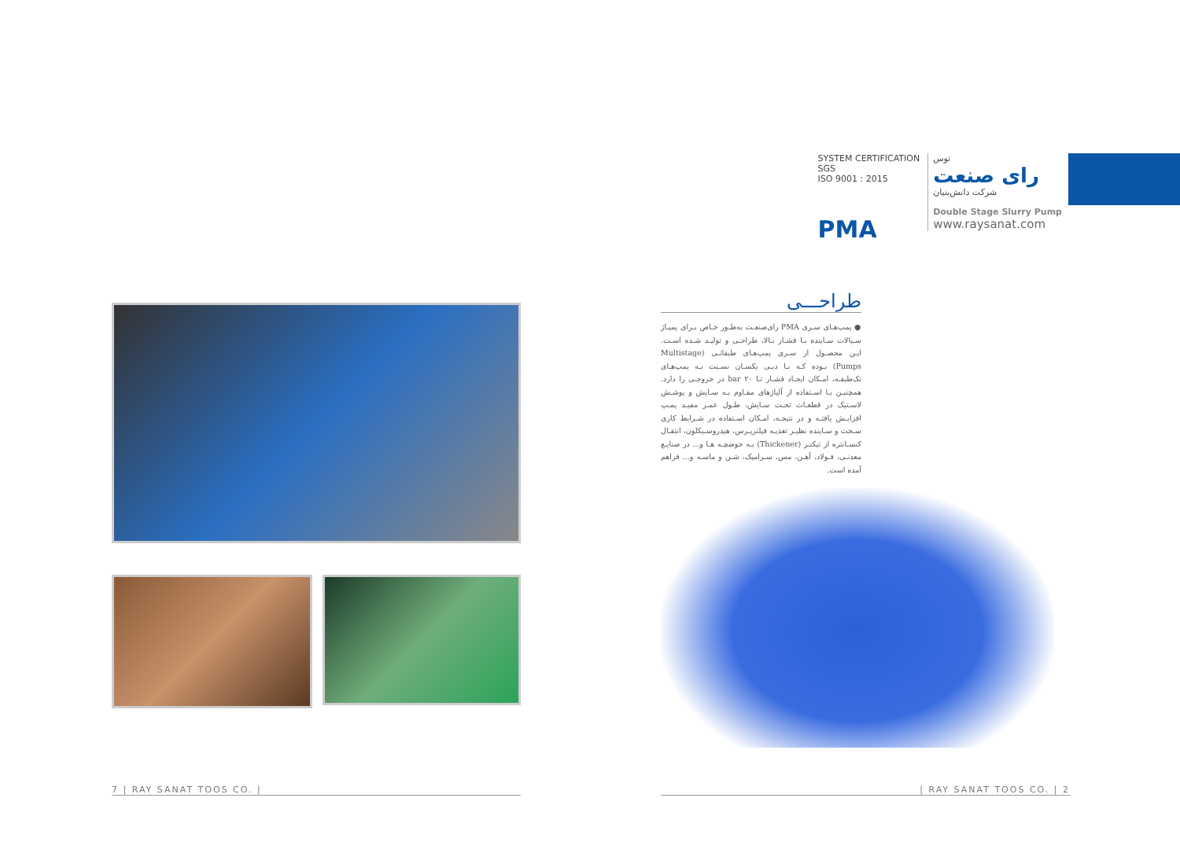SYSTEM CERTIFICATION
SGS
ISO 9001 : 2015
PMA
توس
رای صنعت
شرکت دانش‌بنیان
Double Stage Slurry Pump
www.raysanat.com
طراحـــی
● پمپ‌هـای سـری PMA رای‌صنعـت به‌طـور خـاص بـرای پمپـاژ سـیالات سـاینده بـا فشـار بـالا، طراحـی و تولیـد شـده اسـت. ایـن محصـول از سـری پمپ‌هـای طبقاتـی (Multistage Pumps) بـوده کـه بـا دبـی یکسـان نسـبت بـه پمپ‌هـای تک‌طبقـه، امـکان ایجـاد فشـار تـا ۲۰ bar در خروجـی را دارد. همچنیـن بـا اسـتفاده از آلیاژهای مقـاوم بـه سـایش و پوشـش لاسـتیک در قطعـات تحـت سـایش، طـول عمـر مفیـد پمـپ افزایـش یافتـه و در نتیجـه، امـکان اسـتفاده در شـرایط کاری سـخت و سـاینده نظیـر تغذیـه فیلترپـرس، هیدروسـیکلون، انتقـال کنسـانتره از تیکنـر (Thickener) بـه حوضچـه هـا و... در صنایـع معدنـی، فـولاد، آهـن، مس، سـرامیک، شـن و ماسـه و... فراهم آمده است.
7 | RAY SANAT TOOS CO. | | RAY SANAT TOOS CO. | 2